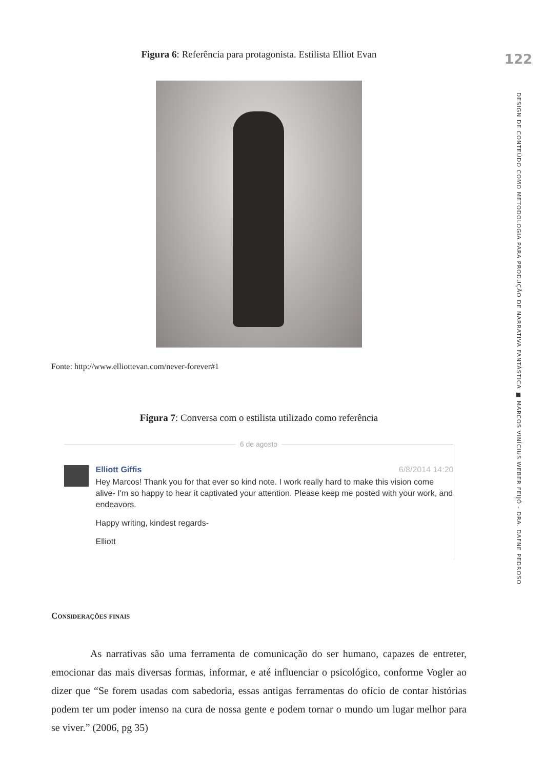Figura 6: Referência para protagonista. Estilista Elliot Evan
Fonte: http://www.elliottevan.com/never-forever#1
Figura 7: Conversa com o estilista utilizado como referência
6 de agosto
Elliott Giffis 6/8/2014 14:20
Hey Marcos! Thank you for that ever so kind note. I work really hard to make this vision come alive- I'm so happy to hear it captivated your attention. Please keep me posted with your work, and endeavors.
Happy writing, kindest regards-
Elliott
Considerações finais
As narrativas são uma ferramenta de comunicação do ser humano, capazes de entreter, emocionar das mais diversas formas, informar, e até influenciar o psicológico, conforme Vogler ao dizer que “Se forem usadas com sabedoria, essas antigas ferramentas do ofício de contar histórias podem ter um poder imenso na cura de nossa gente e podem tornar o mundo um lugar melhor para se viver.” (2006, pg 35)
122
DESIGN DE CONTEÚDO COMO METODOLOGIA PARA PRODUÇÃO DE NARRATIVA FANTÁSTICA ■ MARCOS VINÍCIUS WEBER FEIJÓ - DRA. DAFNE PEDROSO